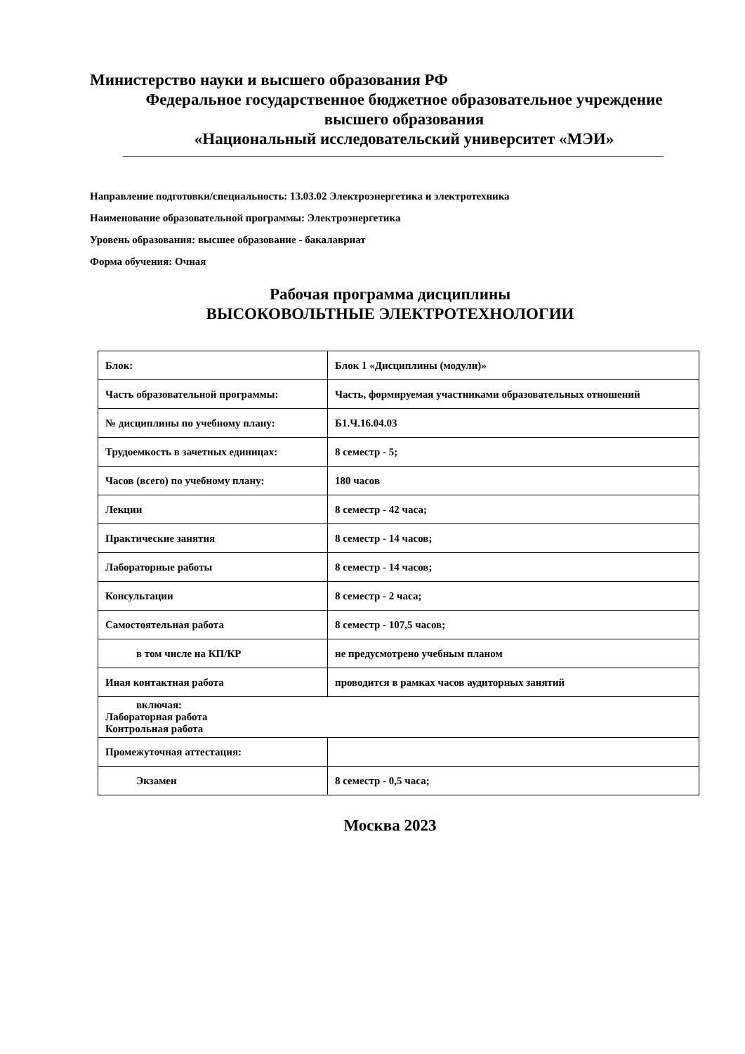Министерство науки и высшего образования РФ
Федеральное государственное бюджетное образовательное учреждение
высшего образования
«Национальный исследовательский университет «МЭИ»
Направление подготовки/специальность: 13.03.02 Электроэнергетика и электротехника
Наименование образовательной программы: Электроэнергетика
Уровень образования: высшее образование - бакалавриат
Форма обучения: Очная
Рабочая программа дисциплины
ВЫСОКОВОЛЬТНЫЕ ЭЛЕКТРОТЕХНОЛОГИИ
| Блок: | Блок 1 «Дисциплины (модули)» |
| Часть образовательной программы: | Часть, формируемая участниками образовательных отношений |
| № дисциплины по учебному плану: | Б1.Ч.16.04.03 |
| Трудоемкость в зачетных единицах: | 8 семестр - 5; |
| Часов (всего) по учебному плану: | 180 часов |
| Лекции | 8 семестр - 42 часа; |
| Практические занятия | 8 семестр - 14 часов; |
| Лабораторные работы | 8 семестр - 14 часов; |
| Консультации | 8 семестр - 2 часа; |
| Самостоятельная работа | 8 семестр - 107,5 часов; |
| в том числе на КП/КР | не предусмотрено учебным планом |
| Иная контактная работа | проводится в рамках часов аудиторных занятий |
| включая: Лабораторная работа Контрольная работа | |
| Промежуточная аттестация: | |
| Экзамен | 8 семестр - 0,5 часа; |
Москва 2023